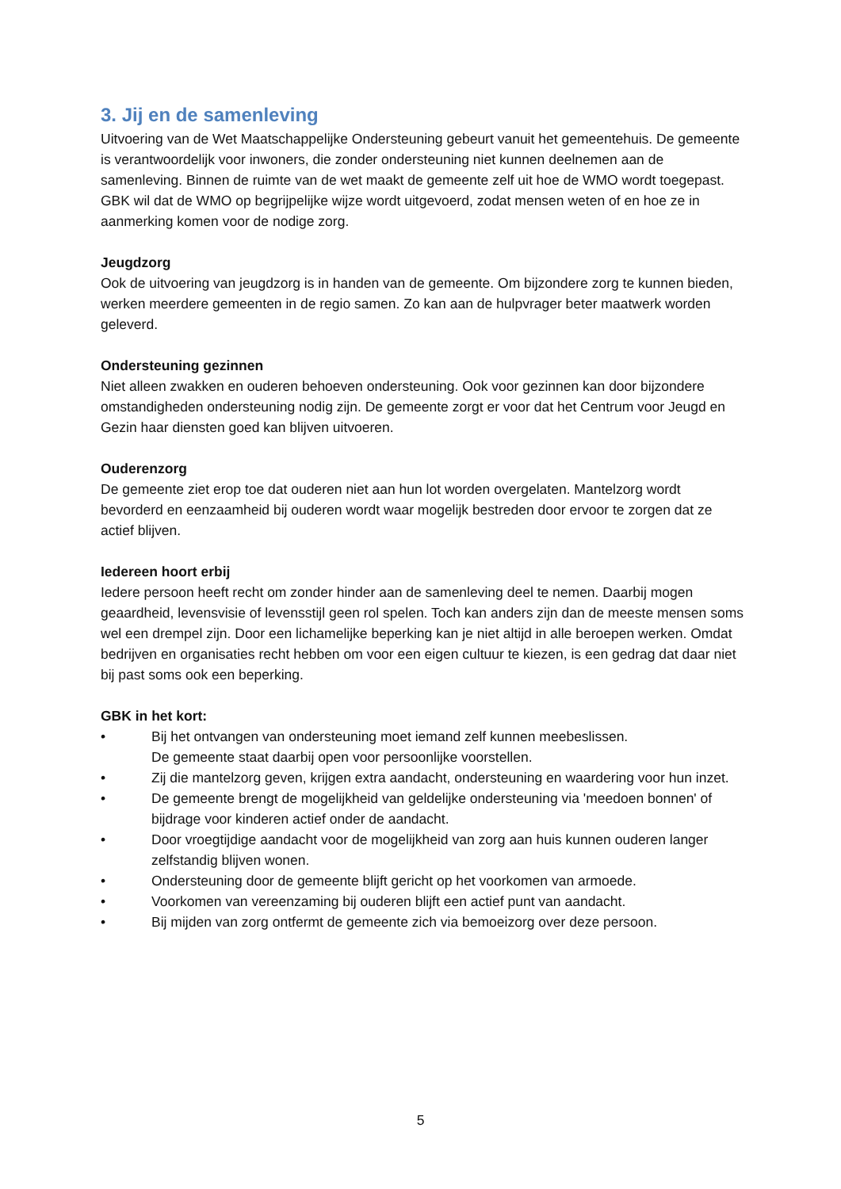3. Jij en de samenleving
Uitvoering van de Wet Maatschappelijke Ondersteuning gebeurt vanuit het gemeentehuis. De gemeente is verantwoordelijk voor inwoners, die zonder ondersteuning niet kunnen deelnemen aan de samenleving. Binnen de ruimte van de wet maakt de gemeente zelf uit hoe de WMO wordt toegepast. GBK wil dat de WMO op begrijpelijke wijze wordt uitgevoerd, zodat mensen weten of en hoe ze in aanmerking komen voor de nodige zorg.
Jeugdzorg
Ook de uitvoering van jeugdzorg is in handen van de gemeente. Om bijzondere zorg te kunnen bieden, werken meerdere gemeenten in de regio samen. Zo kan aan de hulpvrager beter maatwerk worden geleverd.
Ondersteuning gezinnen
Niet alleen zwakken en ouderen behoeven ondersteuning. Ook voor gezinnen kan door bijzondere omstandigheden ondersteuning nodig zijn. De gemeente zorgt er voor dat het Centrum voor Jeugd en Gezin haar diensten goed kan blijven uitvoeren.
Ouderenzorg
De gemeente ziet erop toe dat ouderen niet aan hun lot worden overgelaten. Mantelzorg wordt bevorderd en eenzaamheid bij ouderen wordt waar mogelijk bestreden door ervoor te zorgen dat ze actief blijven.
Iedereen hoort erbij
Iedere persoon heeft recht om zonder hinder aan de samenleving deel te nemen. Daarbij mogen geaardheid, levensvisie of levensstijl geen rol spelen. Toch kan anders zijn dan de meeste mensen soms wel een drempel zijn. Door een lichamelijke beperking kan je niet altijd in alle beroepen werken. Omdat bedrijven en organisaties recht hebben om voor een eigen cultuur te kiezen, is een gedrag dat daar niet bij past soms ook een beperking.
GBK in het kort:
• Bij het ontvangen van ondersteuning moet iemand zelf kunnen meebeslissen.
De gemeente staat daarbij open voor persoonlijke voorstellen.
• Zij die mantelzorg geven, krijgen extra aandacht, ondersteuning en waardering voor hun inzet.
• De gemeente brengt de mogelijkheid van geldelijke ondersteuning via 'meedoen bonnen' of bijdrage voor kinderen actief onder de aandacht.
• Door vroegtijdige aandacht voor de mogelijkheid van zorg aan huis kunnen ouderen langer zelfstandig blijven wonen.
• Ondersteuning door de gemeente blijft gericht op het voorkomen van armoede.
• Voorkomen van vereenzaming bij ouderen blijft een actief punt van aandacht.
• Bij mijden van zorg ontfermt de gemeente zich via bemoeizorg over deze persoon.
5